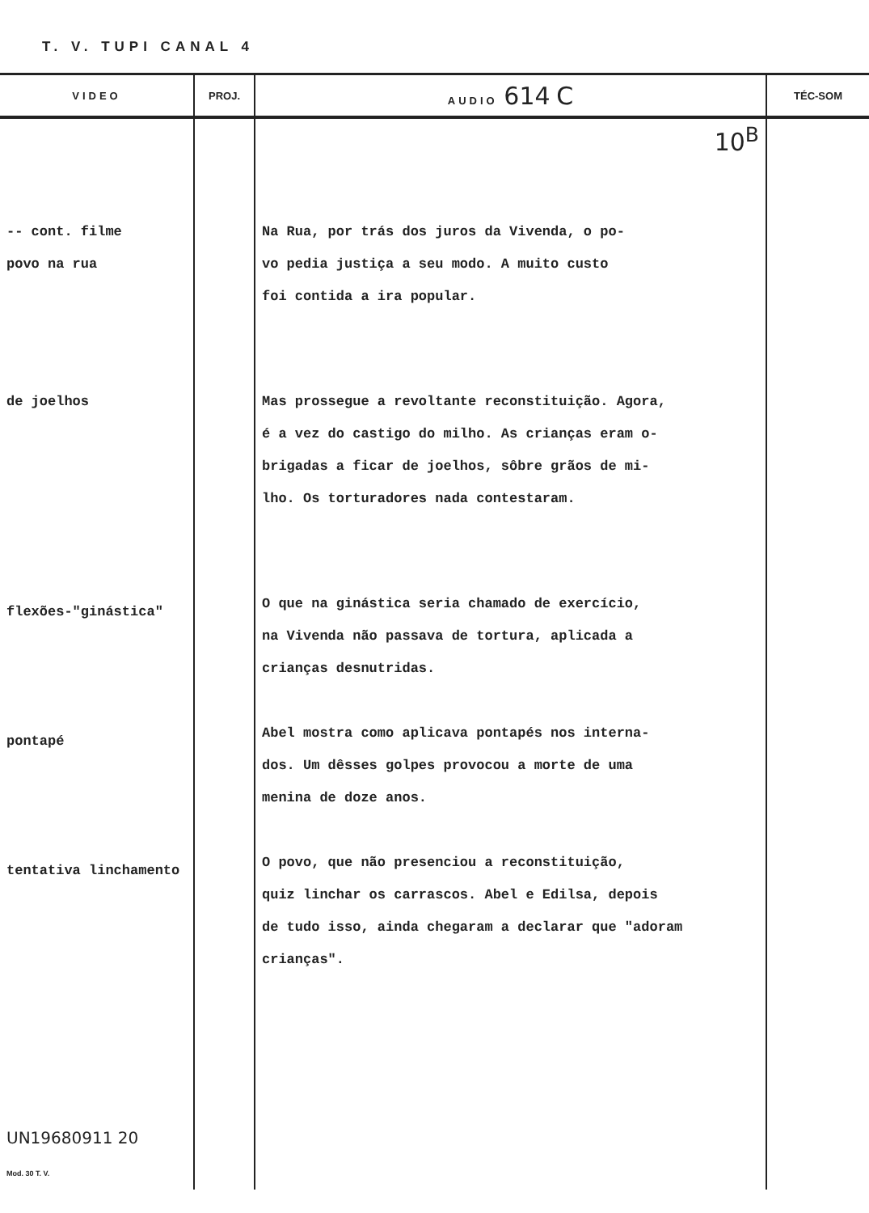T. V. TUPI CANAL 4
| VIDEO | PROJ. | AUDIO 614 C | TÉC-SOM |
| --- | --- | --- | --- |
| -- cont. filme povo na rua de joelhos flexões-"ginástica" pontapé tentativa linchamento UN19680911 20 Mod. 30 T. V. | | 10<sup>B</sup> Na Rua, por trás dos juros da Vivenda, o po- vo pedia justiça a seu modo. A muito custo foi contida a ira popular. Mas prossegue a revoltante reconstituição. Agora, é a vez do castigo do milho. As crianças eram o- brigadas a ficar de joelhos, sôbre grãos de mi- lho. Os torturadores nada contestaram. O que na ginástica seria chamado de exercício, na Vivenda não passava de tortura, aplicada a crianças desnutridas. Abel mostra como aplicava pontapés nos interna- dos. Um dêsses golpes provocou a morte de uma menina de doze anos. O povo, que não presenciou a reconstituição, quiz linchar os carrascos. Abel e Edilsa, depois de tudo isso, ainda chegaram a declarar que "adoram crianças". | |